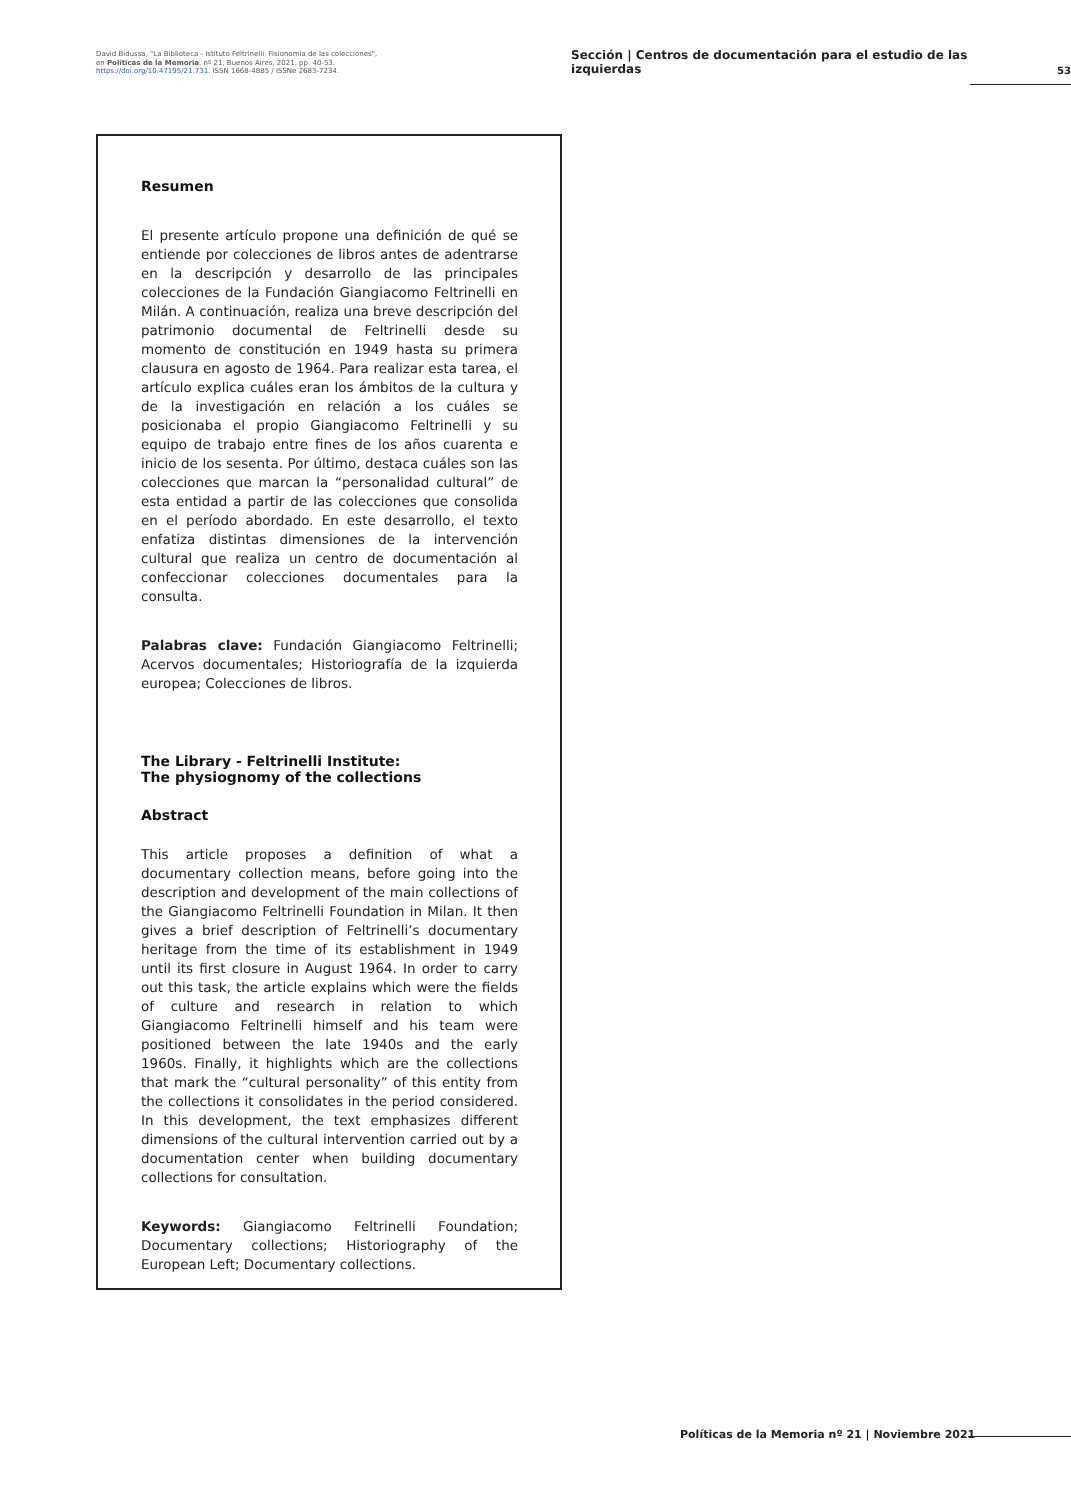David Bidussa, "La Biblioteca - Istituto Feltrinelli. Fisionomia de las colecciones",
en Políticas de la Memoria, nº 21, Buenos Aires, 2021, pp. 40-53.
https://doi.org/10.47195/21.731. ISSN 1668-4885 / ISSNe 2683-7234.
Sección | Centros de documentación para el estudio de las izquierdas
53
Resumen
El presente artículo propone una definición de qué se entiende por colecciones de libros antes de adentrarse en la descripción y desarrollo de las principales colecciones de la Fundación Giangiacomo Feltrinelli en Milán. A continuación, realiza una breve descripción del patrimonio documental de Feltrinelli desde su momento de constitución en 1949 hasta su primera clausura en agosto de 1964. Para realizar esta tarea, el artículo explica cuáles eran los ámbitos de la cultura y de la investigación en relación a los cuáles se posicionaba el propio Giangiacomo Feltrinelli y su equipo de trabajo entre fines de los años cuarenta e inicio de los sesenta. Por último, destaca cuáles son las colecciones que marcan la “personalidad cultural” de esta entidad a partir de las colecciones que consolida en el período abordado. En este desarrollo, el texto enfatiza distintas dimensiones de la intervención cultural que realiza un centro de documentación al confeccionar colecciones documentales para la consulta.
Palabras clave: Fundación Giangiacomo Feltrinelli; Acervos documentales; Historiografía de la izquierda europea; Colecciones de libros.
The Library - Feltrinelli Institute:
The physiognomy of the collections
Abstract
This article proposes a definition of what a documentary collection means, before going into the description and development of the main collections of the Giangiacomo Feltrinelli Foundation in Milan. It then gives a brief description of Feltrinelli’s documentary heritage from the time of its establishment in 1949 until its first closure in August 1964. In order to carry out this task, the article explains which were the fields of culture and research in relation to which Giangiacomo Feltrinelli himself and his team were positioned between the late 1940s and the early 1960s. Finally, it highlights which are the collections that mark the “cultural personality” of this entity from the collections it consolidates in the period considered. In this development, the text emphasizes different dimensions of the cultural intervention carried out by a documentation center when building documentary collections for consultation.
Keywords: Giangiacomo Feltrinelli Foundation; Documentary collections; Historiography of the European Left; Documentary collections.
Políticas de la Memoria nº 21 | Noviembre 2021